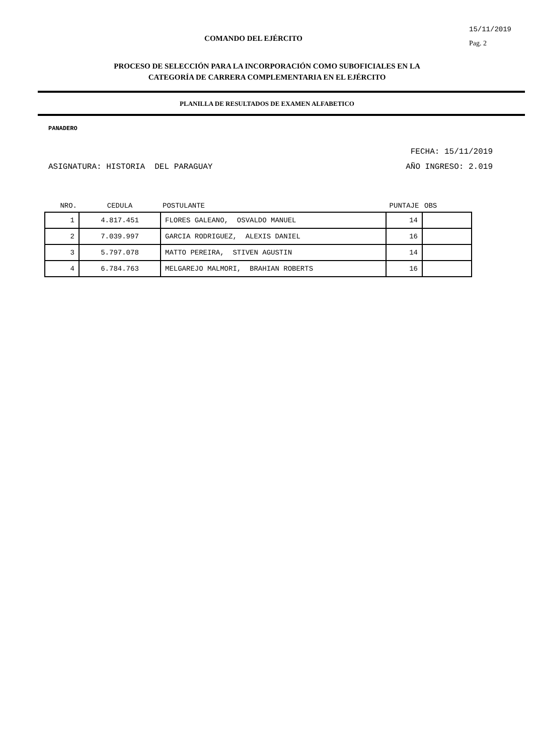COMANDO DEL EJÉRCITO
15/11/2019
Pag. 2
PROCESO DE SELECCIÓN PARA LA INCORPORACIÓN COMO SUBOFICIALES EN LA
CATEGORÍA DE CARRERA COMPLEMENTARIA EN EL EJÉRCITO
PLANILLA DE RESULTADOS DE EXAMEN ALFABETICO
PANADERO
FECHA: 15/11/2019
ASIGNATURA: HISTORIA DEL PARAGUAY AÑO INGRESO: 2.019
| NRO. | CEDULA | POSTULANTE | PUNTAJE | OBS |
| --- | --- | --- | --- | --- |
| 1 | 4.817.451 | FLORES GALEANO, OSVALDO MANUEL | 14 | |
| 2 | 7.039.997 | GARCIA RODRIGUEZ, ALEXIS DANIEL | 16 | |
| 3 | 5.797.078 | MATTO PEREIRA, STIVEN AGUSTIN | 14 | |
| 4 | 6.784.763 | MELGAREJO MALMORI, BRAHIAN ROBERTS | 16 | |